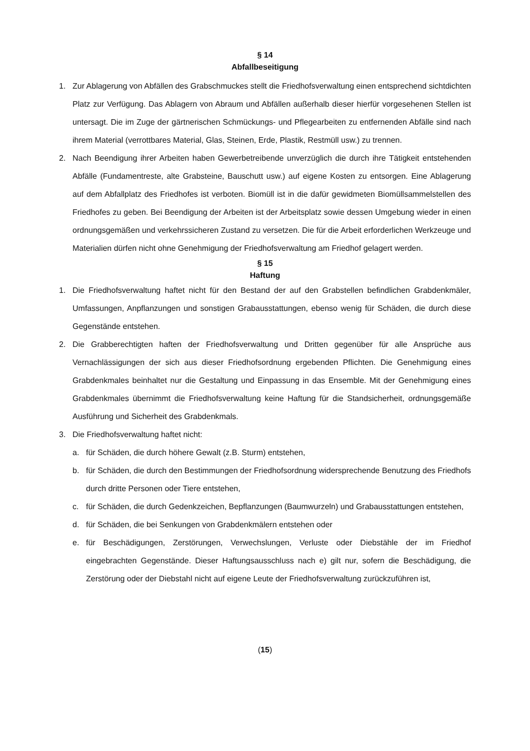§ 14
Abfallbeseitigung
1. Zur Ablagerung von Abfällen des Grabschmuckes stellt die Friedhofsverwaltung einen entsprechend sichtdichten Platz zur Verfügung. Das Ablagern von Abraum und Abfällen außerhalb dieser hierfür vorgesehenen Stellen ist untersagt. Die im Zuge der gärtnerischen Schmückungs- und Pflegearbeiten zu entfernenden Abfälle sind nach ihrem Material (verrottbares Material, Glas, Steinen, Erde, Plastik, Restmüll usw.) zu trennen.
2. Nach Beendigung ihrer Arbeiten haben Gewerbetreibende unverzüglich die durch ihre Tätigkeit entstehenden Abfälle (Fundamentreste, alte Grabsteine, Bauschutt usw.) auf eigene Kosten zu entsorgen. Eine Ablagerung auf dem Abfallplatz des Friedhofes ist verboten. Biomüll ist in die dafür gewidmeten Biomüllsammelstellen des Friedhofes zu geben. Bei Beendigung der Arbeiten ist der Arbeitsplatz sowie dessen Umgebung wieder in einen ordnungsgemäßen und verkehrssicheren Zustand zu versetzen. Die für die Arbeit erforderlichen Werkzeuge und Materialien dürfen nicht ohne Genehmigung der Friedhofsverwaltung am Friedhof gelagert werden.
§ 15
Haftung
1. Die Friedhofsverwaltung haftet nicht für den Bestand der auf den Grabstellen befindlichen Grabdenkmäler, Umfassungen, Anpflanzungen und sonstigen Grabausstattungen, ebenso wenig für Schäden, die durch diese Gegenstände entstehen.
2. Die Grabberechtigten haften der Friedhofsverwaltung und Dritten gegenüber für alle Ansprüche aus Vernachlässigungen der sich aus dieser Friedhofsordnung ergebenden Pflichten. Die Genehmigung eines Grabdenkmales beinhaltet nur die Gestaltung und Einpassung in das Ensemble. Mit der Genehmigung eines Grabdenkmales übernimmt die Friedhofsverwaltung keine Haftung für die Standsicherheit, ordnungsgemäße Ausführung und Sicherheit des Grabdenkmals.
3. Die Friedhofsverwaltung haftet nicht:
a. für Schäden, die durch höhere Gewalt (z.B. Sturm) entstehen,
b. für Schäden, die durch den Bestimmungen der Friedhofsordnung widersprechende Benutzung des Friedhofs durch dritte Personen oder Tiere entstehen,
c. für Schäden, die durch Gedenkzeichen, Bepflanzungen (Baumwurzeln) und Grabausstattungen entstehen,
d. für Schäden, die bei Senkungen von Grabdenkmälern entstehen oder
e. für Beschädigungen, Zerstörungen, Verwechslungen, Verluste oder Diebstähle der im Friedhof eingebrachten Gegenstände. Dieser Haftungsausschluss nach e) gilt nur, sofern die Beschädigung, die Zerstörung oder der Diebstahl nicht auf eigene Leute der Friedhofsverwaltung zurückzuführen ist,
(15)